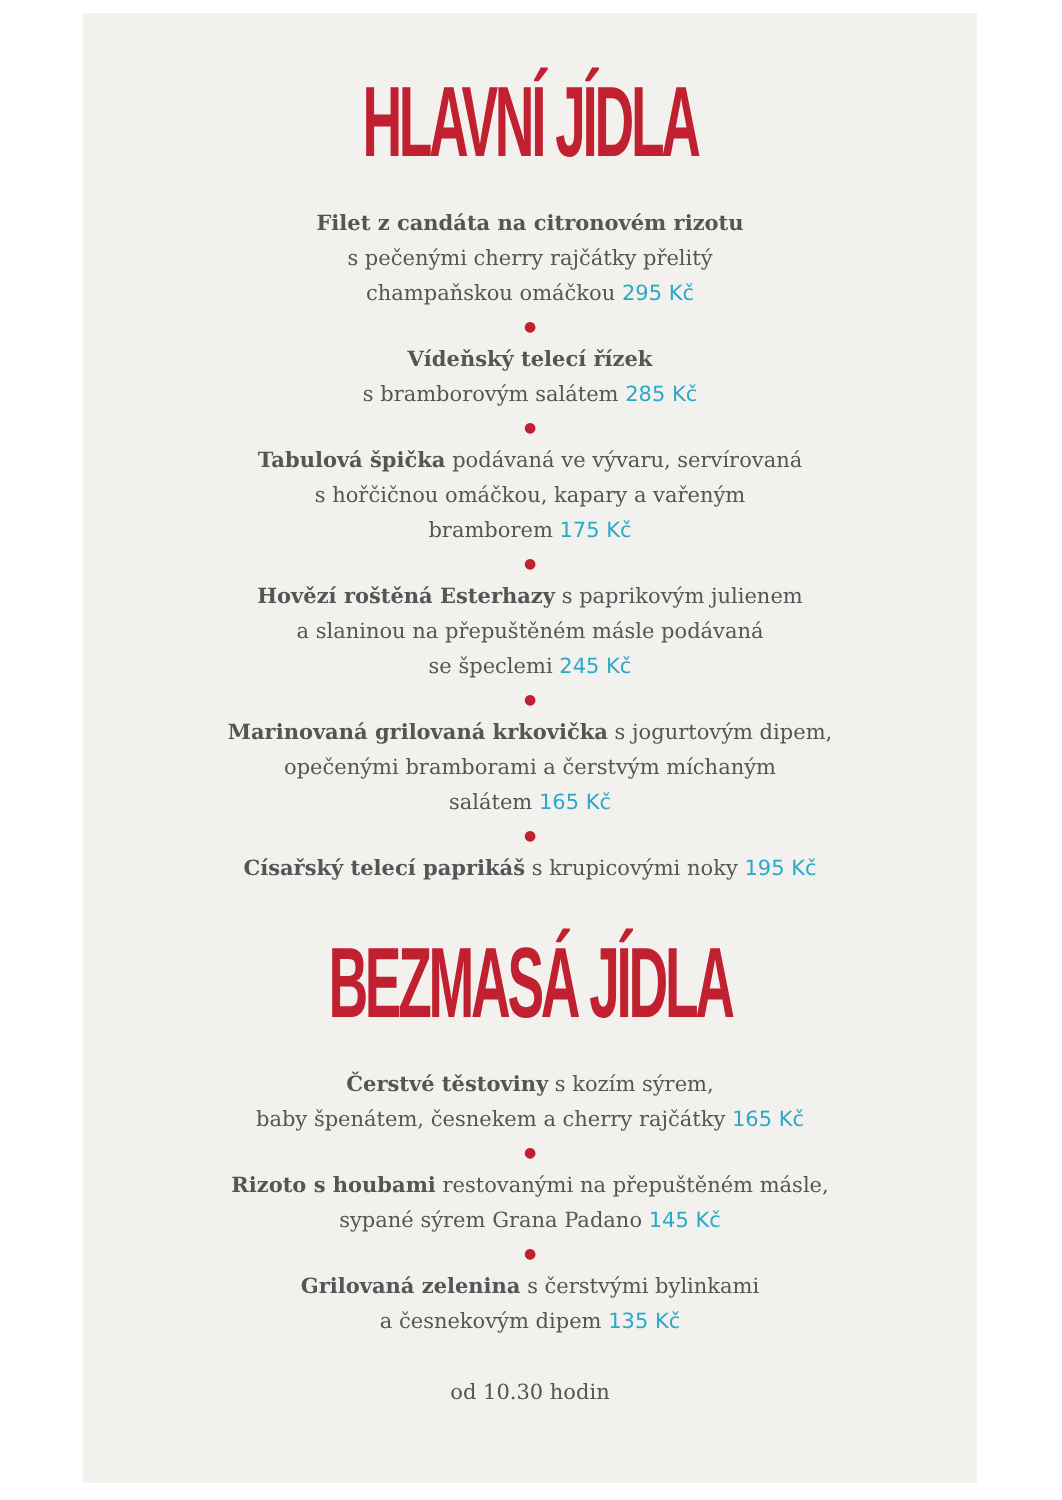HLAVNÍ JÍDLA
Filet z candáta na citronovém rizotu
s pečenými cherry rajčátky přelitý
champaňskou omáčkou 295 Kč
●
Vídeňský telecí řízek
s bramborovým salátem 285 Kč
●
Tabulová špička podávaná ve vývaru, servírovaná
s hořčičnou omáčkou, kapary a vařeným
bramborem 175 Kč
●
Hovězí roštěná Esterhazy s paprikovým julienem
a slaninou na přepuštěném másle podávaná
se špeclemi 245 Kč
●
Marinovaná grilovaná krkovička s jogurtovým dipem,
opečenými bramborami a čerstvým míchaným
salátem 165 Kč
●
Císařský telecí paprikáš s krupicovými noky 195 Kč
BEZMASÁ JÍDLA
Čerstvé těstoviny s kozím sýrem,
baby špenátem, česnekem a cherry rajčátky 165 Kč
●
Rizoto s houbami restovanými na přepuštěném másle,
sypané sýrem Grana Padano 145 Kč
●
Grilovaná zelenina s čerstvými bylinkami
a česnekovým dipem 135 Kč
od 10.30 hodin